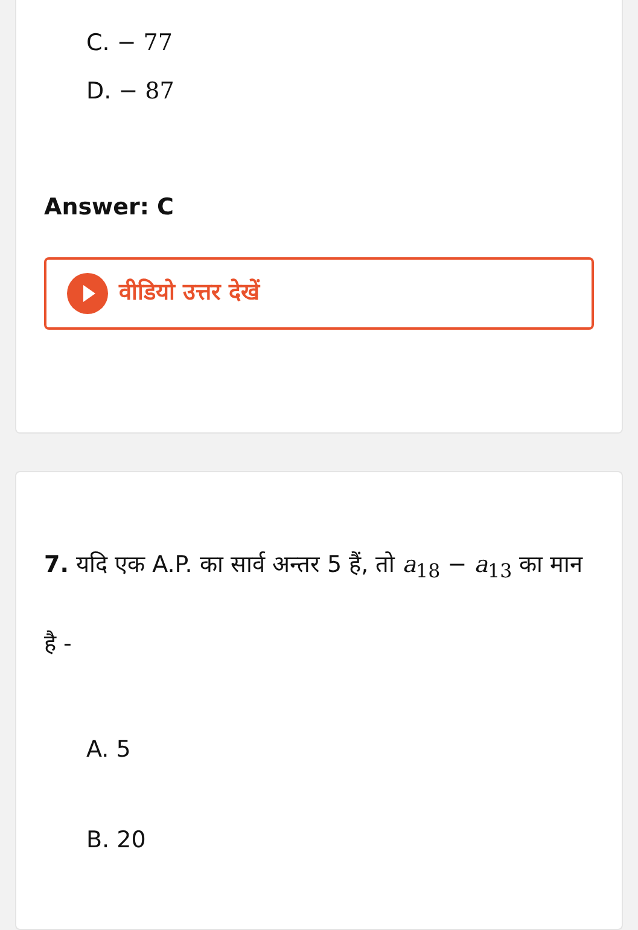C. − 77
D. − 87
Answer: C
वीडियो उत्तर देखें
7. यदि एक A.P. का सार्व अन्तर 5 हैं, तो a<sub>18</sub> − a<sub>13</sub> का मान है -
A. 5
B. 20